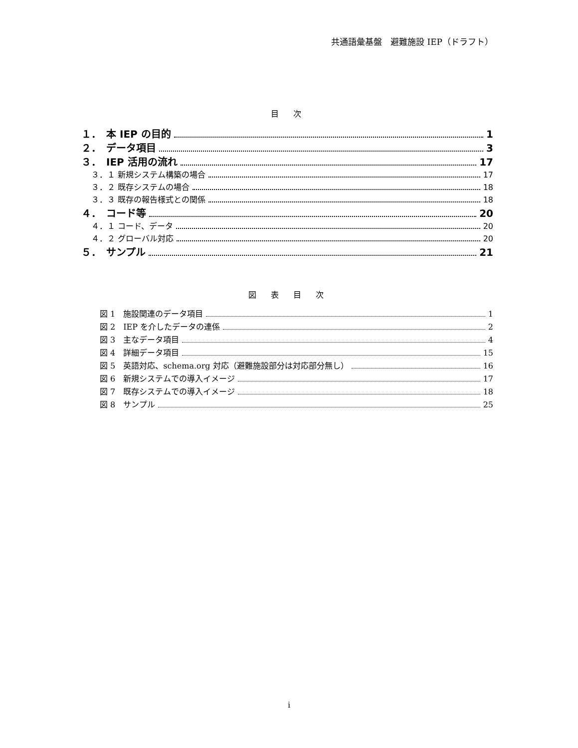共通語彙基盤　避難施設 IEP（ドラフト）
目 次
１．　本 IEP の目的 1
２．　データ項目 3
３．　IEP 活用の流れ 17
３．１ 新規システム構築の場合 17
３．２ 既存システムの場合 18
３．３ 既存の報告様式との関係 18
４．　コード等 20
４．１ コード、データ 20
４．２ グローバル対応 20
５．　サンプル 21
図 表 目 次
図 1　施設関連のデータ項目 1
図 2　IEP を介したデータの連係 2
図 3　主なデータ項目 4
図 4　詳細データ項目 15
図 5　英語対応、schema.org 対応（避難施設部分は対応部分無し） 16
図 6　新規システムでの導入イメージ 17
図 7　既存システムでの導入イメージ 18
図 8　サンプル 25
i